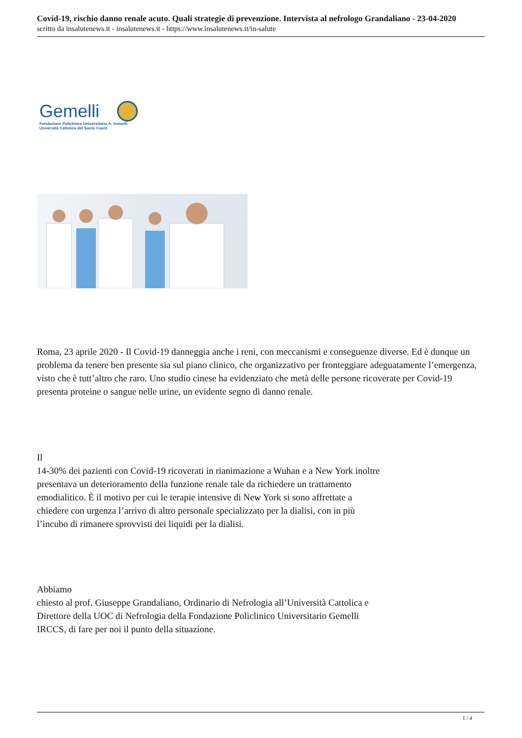Covid-19, rischio danno renale acuto. Quali strategie di prevenzione. Intervista al nefrologo Grandaliano - 23-04-2020
scritto da insalutenews.it - insalutenews.it - https://www.insalutenews.it/in-salute
Gemelli
Fondazione Policlinico Universitario A. Gemelli
Università Cattolica del Sacro Cuore
Roma, 23 aprile 2020 - Il Covid-19 danneggia anche i reni, con meccanismi e conseguenze diverse. Ed è dunque un problema da tenere ben presente sia sul piano clinico, che organizzativo per fronteggiare adeguatamente l’emergenza, visto che è tutt’altro che raro. Uno studio cinese ha evidenziato che metà delle persone ricoverate per Covid-19 presenta proteine o sangue nelle urine, un evidente segno di danno renale.
Il
14-30% dei pazienti con Covid-19 ricoverati in rianimazione a Wuhan e a New York inoltre presentava un deterioramento della funzione renale tale da richiedere un trattamento emodialitico. È il motivo per cui le terapie intensive di New York si sono affrettate a chiedere con urgenza l’arrivo di altro personale specializzato per la dialisi, con in più l’incubo di rimanere sprovvisti dei liquidi per la dialisi.
Abbiamo
chiesto al prof. Giuseppe Grandaliano, Ordinario di Nefrologia all’Università Cattolica e Direttore della UOC di Nefrologia della Fondazione Policlinico Universitario Gemelli IRCCS, di fare per noi il punto della situazione.
1 / 4